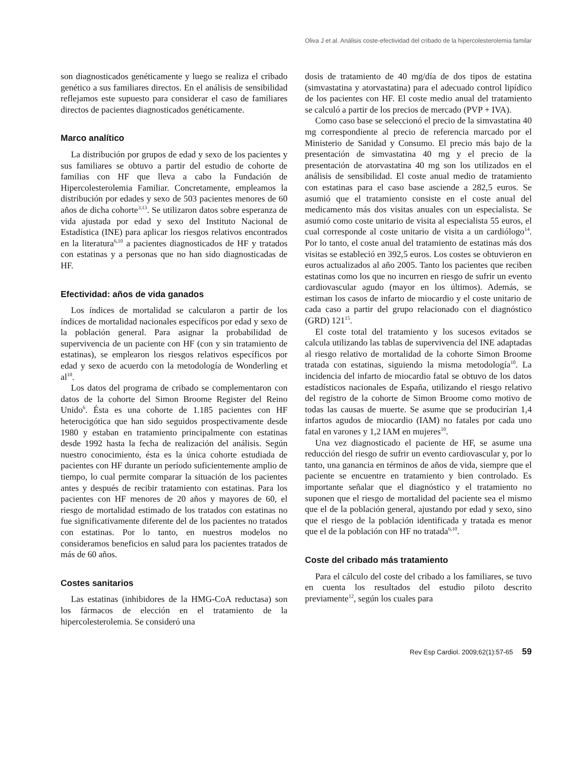Oliva J et al. Análisis coste-efectividad del cribado de la hipercolesterolemia familar
son diagnosticados genéticamente y luego se realiza el cribado genético a sus familiares directos. En el análisis de sensibilidad reflejamos este supuesto para considerar el caso de familiares directos de pacientes diagnosticados genéticamente.
Marco analítico
La distribución por grupos de edad y sexo de los pacientes y sus familiares se obtuvo a partir del estudio de cohorte de familias con HF que lleva a cabo la Fundación de Hipercolesterolemia Familiar. Concretamente, empleamos la distribución por edades y sexo de 503 pacientes menores de 60 años de dicha cohorte<sup>3,13</sup>. Se utilizaron datos sobre esperanza de vida ajustada por edad y sexo del Instituto Nacional de Estadística (INE) para aplicar los riesgos relativos encontrados en la literatura<sup>6,10</sup> a pacientes diagnosticados de HF y tratados con estatinas y a personas que no han sido diagnosticadas de HF.
Efectividad: años de vida ganados
Los índices de mortalidad se calcularon a partir de los índices de mortalidad nacionales específicos por edad y sexo de la población general. Para asignar la probabilidad de supervivencia de un paciente con HF (con y sin tratamiento de estatinas), se emplearon los riesgos relativos específicos por edad y sexo de acuerdo con la metodología de Wonderling et al<sup>10</sup>.
Los datos del programa de cribado se complementaron con datos de la cohorte del Simon Broome Register del Reino Unido<sup>6</sup>. Ésta es una cohorte de 1.185 pacientes con HF heterocigótica que han sido seguidos prospectivamente desde 1980 y estaban en tratamiento principalmente con estatinas desde 1992 hasta la fecha de realización del análisis. Según nuestro conocimiento, ésta es la única cohorte estudiada de pacientes con HF durante un período suficientemente amplio de tiempo, lo cual permite comparar la situación de los pacientes antes y después de recibir tratamiento con estatinas. Para los pacientes con HF menores de 20 años y mayores de 60, el riesgo de mortalidad estimado de los tratados con estatinas no fue significativamente diferente del de los pacientes no tratados con estatinas. Por lo tanto, en nuestros modelos no consideramos beneficios en salud para los pacientes tratados de más de 60 años.
Costes sanitarios
Las estatinas (inhibidores de la HMG-CoA reductasa) son los fármacos de elección en el tratamiento de la hipercolesterolemia. Se consideró una
dosis de tratamiento de 40 mg/día de dos tipos de estatina (simvastatina y atorvastatina) para el adecuado control lipídico de los pacientes con HF. El coste medio anual del tratamiento se calculó a partir de los precios de mercado (PVP + IVA).
Como caso base se seleccionó el precio de la simvastatina 40 mg correspondiente al precio de referencia marcado por el Ministerio de Sanidad y Consumo. El precio más bajo de la presentación de simvastatina 40 mg y el precio de la presentación de atorvastatina 40 mg son los utilizados en el análisis de sensibilidad. El coste anual medio de tratamiento con estatinas para el caso base asciende a 282,5 euros. Se asumió que el tratamiento consiste en el coste anual del medicamento más dos visitas anuales con un especialista. Se asumió como coste unitario de visita al especialista 55 euros, el cual corresponde al coste unitario de visita a un cardiólogo<sup>14</sup>. Por lo tanto, el coste anual del tratamiento de estatinas más dos visitas se estableció en 392,5 euros. Los costes se obtuvieron en euros actualizados al año 2005. Tanto los pacientes que reciben estatinas como los que no incurren en riesgo de sufrir un evento cardiovascular agudo (mayor en los últimos). Además, se estiman los casos de infarto de miocardio y el coste unitario de cada caso a partir del grupo relacionado con el diagnóstico (GRD) 121<sup>15</sup>.
El coste total del tratamiento y los sucesos evitados se calcula utilizando las tablas de supervivencia del INE adaptadas al riesgo relativo de mortalidad de la cohorte Simon Broome tratada con estatinas, siguiendo la misma metodología<sup>10</sup>. La incidencia del infarto de miocardio fatal se obtuvo de los datos estadísticos nacionales de España, utilizando el riesgo relativo del registro de la cohorte de Simon Broome como motivo de todas las causas de muerte. Se asume que se producirían 1,4 infartos agudos de miocardio (IAM) no fatales por cada uno fatal en varones y 1,2 IAM en mujeres<sup>10</sup>.
Una vez diagnosticado el paciente de HF, se asume una reducción del riesgo de sufrir un evento cardiovascular y, por lo tanto, una ganancia en términos de años de vida, siempre que el paciente se encuentre en tratamiento y bien controlado. Es importante señalar que el diagnóstico y el tratamiento no suponen que el riesgo de mortalidad del paciente sea el mismo que el de la población general, ajustando por edad y sexo, sino que el riesgo de la población identificada y tratada es menor que el de la población con HF no tratada<sup>6,10</sup>.
Coste del cribado más tratamiento
Para el cálculo del coste del cribado a los familiares, se tuvo en cuenta los resultados del estudio piloto descrito previamente<sup>12</sup>, según los cuales para
Rev Esp Cardiol. 2009;62(1):57-65 59